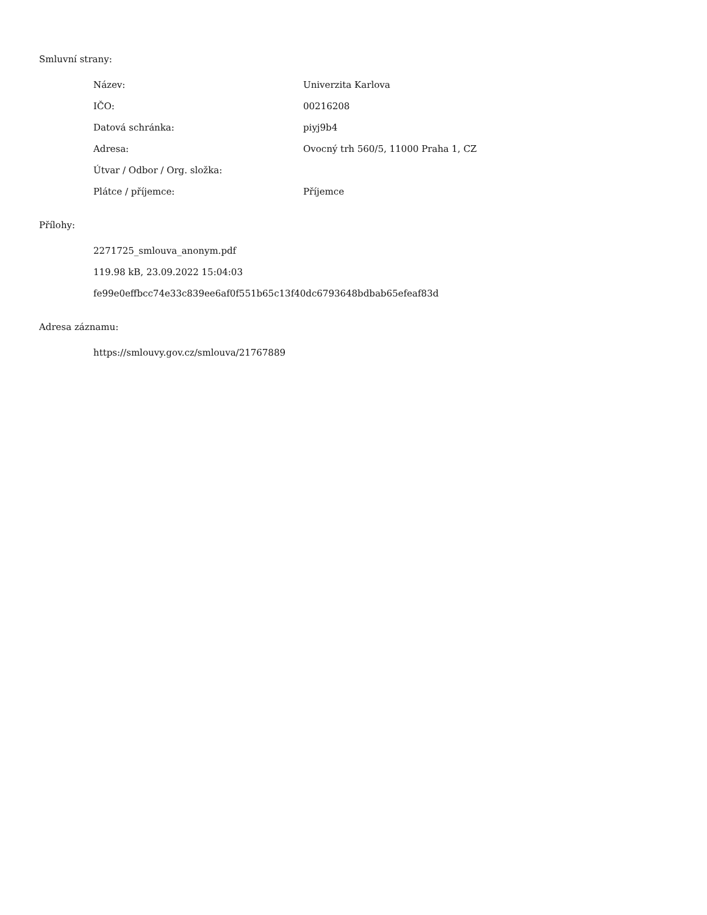Smluvní strany:
| Název: | Univerzita Karlova |
| IČO: | 00216208 |
| Datová schránka: | piyj9b4 |
| Adresa: | Ovocný trh 560/5, 11000 Praha 1, CZ |
| Útvar / Odbor / Org. složka: | |
| Plátce / příjemce: | Příjemce |
Přílohy:
2271725_smlouva_anonym.pdf
119.98 kB, 23.09.2022 15:04:03
fe99e0effbcc74e33c839ee6af0f551b65c13f40dc6793648bdbab65efeaf83d
Adresa záznamu:
https://smlouvy.gov.cz/smlouva/21767889